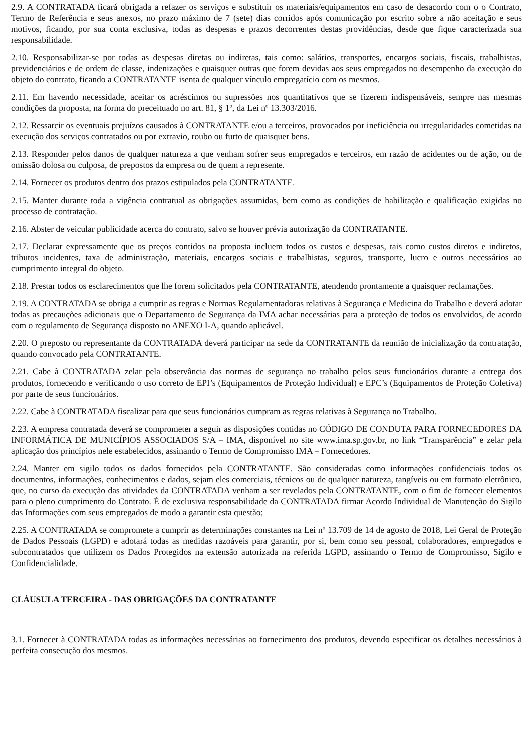2.9. A CONTRATADA ficará obrigada a refazer os serviços e substituir os materiais/equipamentos em caso de desacordo com o o Contrato, Termo de Referência e seus anexos, no prazo máximo de 7 (sete) dias corridos após comunicação por escrito sobre a não aceitação e seus motivos, ficando, por sua conta exclusiva, todas as despesas e prazos decorrentes destas providências, desde que fique caracterizada sua responsabilidade.
2.10. Responsabilizar-se por todas as despesas diretas ou indiretas, tais como: salários, transportes, encargos sociais, fiscais, trabalhistas, previdenciários e de ordem de classe, indenizações e quaisquer outras que forem devidas aos seus empregados no desempenho da execução do objeto do contrato, ficando a CONTRATANTE isenta de qualquer vínculo empregatício com os mesmos.
2.11. Em havendo necessidade, aceitar os acréscimos ou supressões nos quantitativos que se fizerem indispensáveis, sempre nas mesmas condições da proposta, na forma do preceituado no art. 81, § 1º, da Lei nº 13.303/2016.
2.12. Ressarcir os eventuais prejuízos causados à CONTRATANTE e/ou a terceiros, provocados por ineficiência ou irregularidades cometidas na execução dos serviços contratados ou por extravio, roubo ou furto de quaisquer bens.
2.13. Responder pelos danos de qualquer natureza a que venham sofrer seus empregados e terceiros, em razão de acidentes ou de ação, ou de omissão dolosa ou culposa, de prepostos da empresa ou de quem a represente.
2.14. Fornecer os produtos dentro dos prazos estipulados pela CONTRATANTE.
2.15. Manter durante toda a vigência contratual as obrigações assumidas, bem como as condições de habilitação e qualificação exigidas no processo de contratação.
2.16. Abster de veicular publicidade acerca do contrato, salvo se houver prévia autorização da CONTRATANTE.
2.17. Declarar expressamente que os preços contidos na proposta incluem todos os custos e despesas, tais como custos diretos e indiretos, tributos incidentes, taxa de administração, materiais, encargos sociais e trabalhistas, seguros, transporte, lucro e outros necessários ao cumprimento integral do objeto.
2.18. Prestar todos os esclarecimentos que lhe forem solicitados pela CONTRATANTE, atendendo prontamente a quaisquer reclamações.
2.19. A CONTRATADA se obriga a cumprir as regras e Normas Regulamentadoras relativas à Segurança e Medicina do Trabalho e deverá adotar todas as precauções adicionais que o Departamento de Segurança da IMA achar necessárias para a proteção de todos os envolvidos, de acordo com o regulamento de Segurança disposto no ANEXO I-A, quando aplicável.
2.20. O preposto ou representante da CONTRATADA deverá participar na sede da CONTRATANTE da reunião de inicialização da contratação, quando convocado pela CONTRATANTE.
2.21. Cabe à CONTRATADA zelar pela observância das normas de segurança no trabalho pelos seus funcionários durante a entrega dos produtos, fornecendo e verificando o uso correto de EPI’s (Equipamentos de Proteção Individual) e EPC’s (Equipamentos de Proteção Coletiva) por parte de seus funcionários.
2.22. Cabe à CONTRATADA fiscalizar para que seus funcionários cumpram as regras relativas à Segurança no Trabalho.
2.23. A empresa contratada deverá se comprometer a seguir as disposições contidas no CÓDIGO DE CONDUTA PARA FORNECEDORES DA INFORMÁTICA DE MUNICÍPIOS ASSOCIADOS S/A – IMA, disponível no site www.ima.sp.gov.br, no link “Transparência” e zelar pela aplicação dos princípios nele estabelecidos, assinando o Termo de Compromisso IMA – Fornecedores.
2.24. Manter em sigilo todos os dados fornecidos pela CONTRATANTE. São consideradas como informações confidenciais todos os documentos, informações, conhecimentos e dados, sejam eles comerciais, técnicos ou de qualquer natureza, tangíveis ou em formato eletrônico, que, no curso da execução das atividades da CONTRATADA venham a ser revelados pela CONTRATANTE, com o fim de fornecer elementos para o pleno cumprimento do Contrato. É de exclusiva responsabilidade da CONTRATADA firmar Acordo Individual de Manutenção do Sigilo das Informações com seus empregados de modo a garantir esta questão;
2.25. A CONTRATADA se compromete a cumprir as determinações constantes na Lei nº 13.709 de 14 de agosto de 2018, Lei Geral de Proteção de Dados Pessoais (LGPD) e adotará todas as medidas razoáveis para garantir, por si, bem como seu pessoal, colaboradores, empregados e subcontratados que utilizem os Dados Protegidos na extensão autorizada na referida LGPD, assinando o Termo de Compromisso, Sigilo e Confidencialidade.
CLÁUSULA TERCEIRA - DAS OBRIGAÇÕES DA CONTRATANTE
3.1. Fornecer à CONTRATADA todas as informações necessárias ao fornecimento dos produtos, devendo especificar os detalhes necessários à perfeita consecução dos mesmos.